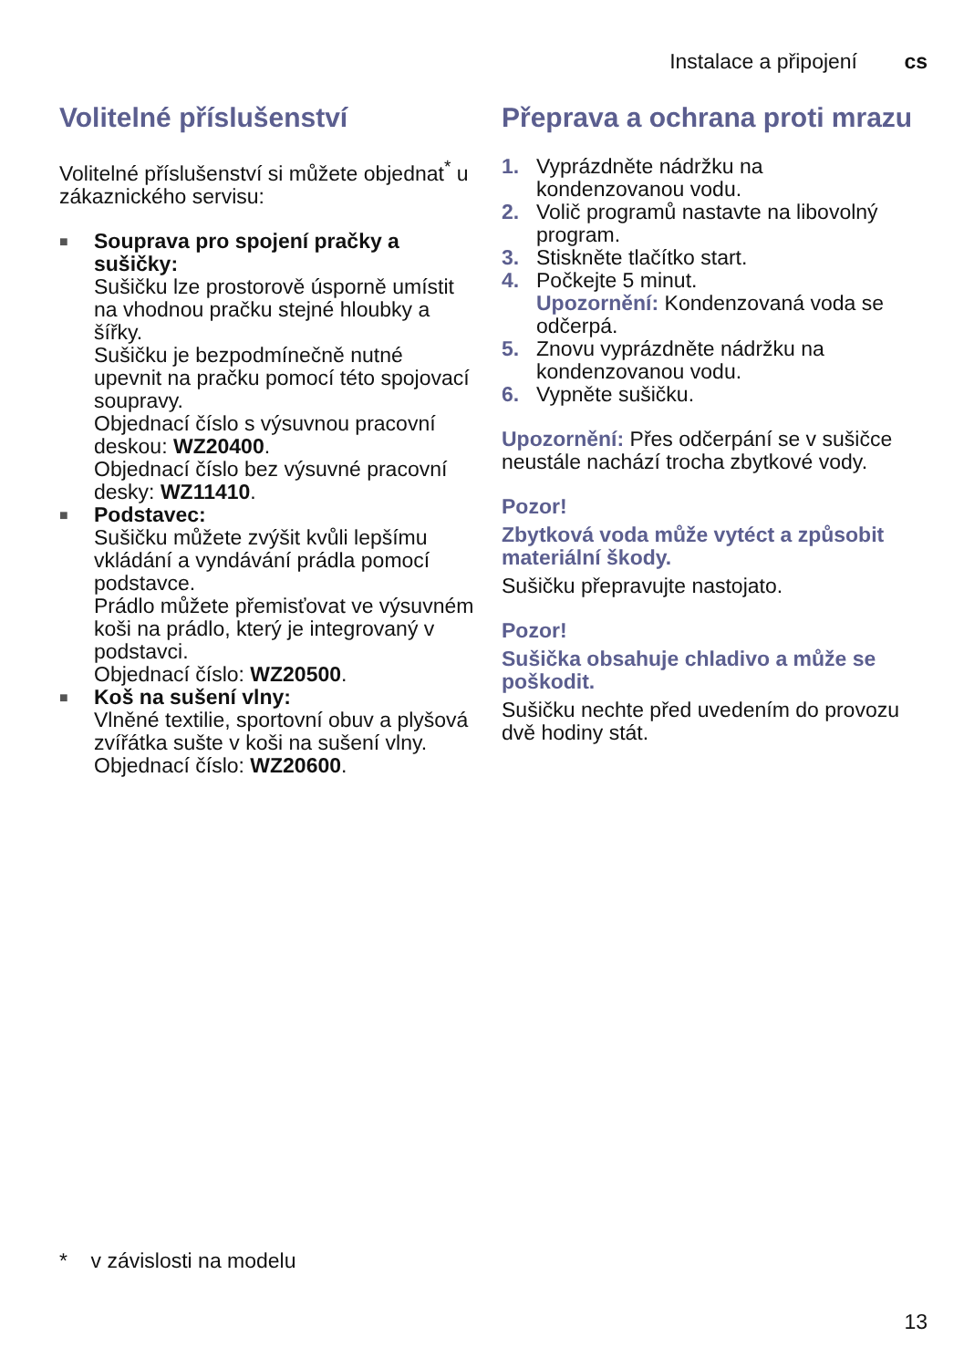Instalace a připojení cs
Volitelné příslušenství
Volitelné příslušenství si můžete objednat<sup>*</sup> u zákaznického servisu:
■
Souprava pro spojení pračky a sušičky:
Sušičku lze prostorově úsporně umístit na vhodnou pračku stejné hloubky a šířky.
Sušičku je bezpodmínečně nutné upevnit na pračku pomocí této spojovací soupravy.
Objednací číslo s výsuvnou pracovní deskou: WZ20400.
Objednací číslo bez výsuvné pracovní desky: WZ11410.
■
Podstavec:
Sušičku můžete zvýšit kvůli lepšímu vkládání a vyndávání prádla pomocí podstavce.
Prádlo můžete přemisťovat ve výsuvném koši na prádlo, který je integrovaný v podstavci.
Objednací číslo: WZ20500.
■
Koš na sušení vlny:
Vlněné textilie, sportovní obuv a plyšová zvířátka sušte v koši na sušení vlny.
Objednací číslo: WZ20600.
Přeprava a ochrana proti mrazu
1. Vyprázdněte nádržku na kondenzovanou vodu.
2. Volič programů nastavte na libovolný program.
3. Stiskněte tlačítko start.
4. Počkejte 5 minut.
Upozornění: Kondenzovaná voda se odčerpá.
5. Znovu vyprázdněte nádržku na kondenzovanou vodu.
6. Vypněte sušičku.
Upozornění: Přes odčerpání se v sušičce neustále nachází trocha zbytkové vody.
Pozor!
Zbytková voda může vytéct a způsobit materiální škody.
Sušičku přepravujte nastojato.
Pozor!
Sušička obsahuje chladivo a může se poškodit.
Sušičku nechte před uvedením do provozu dvě hodiny stát.
* v závislosti na modelu
13